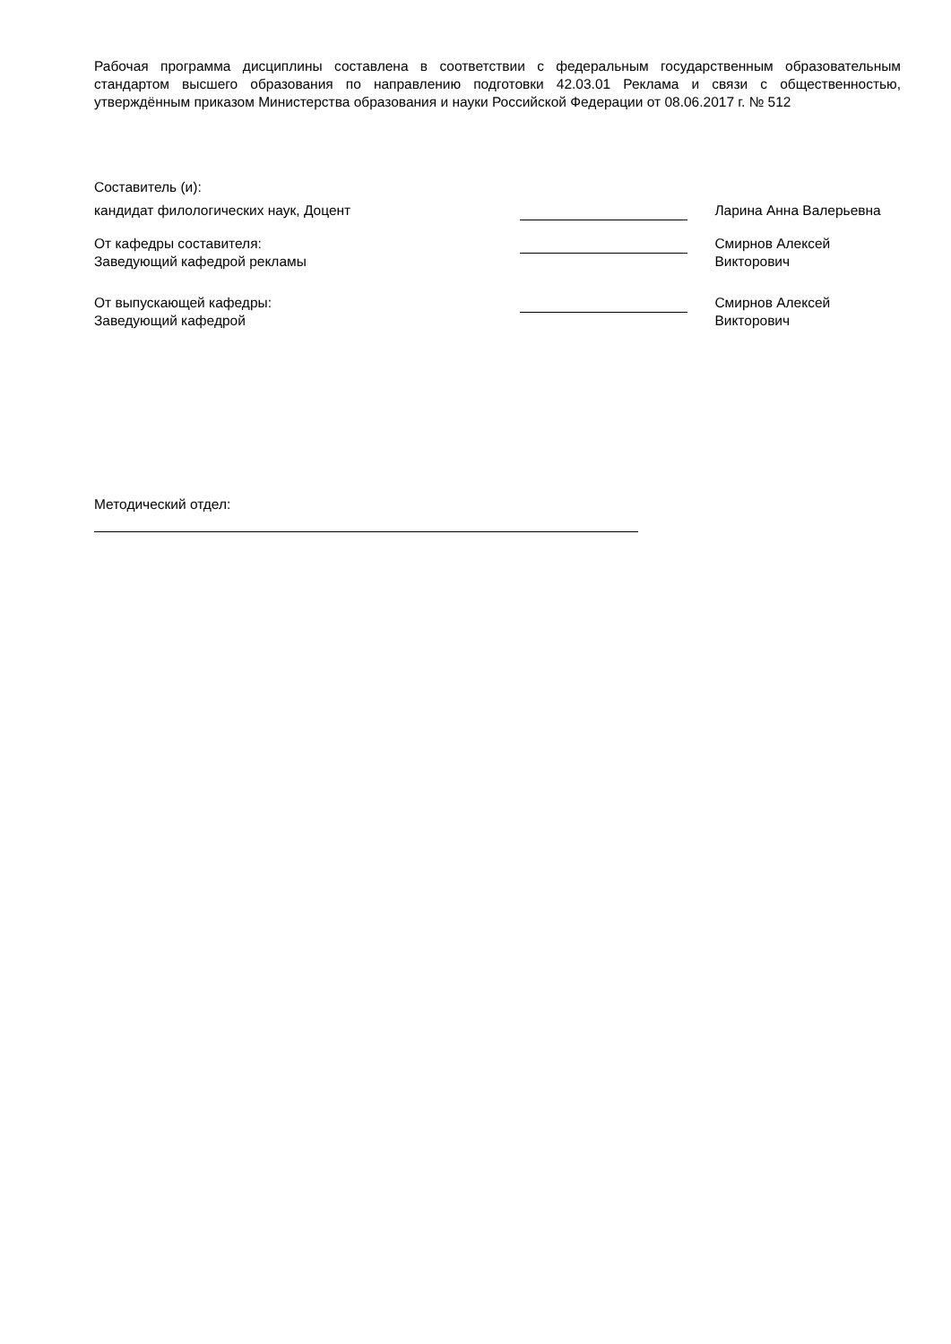Рабочая программа дисциплины составлена в соответствии с федеральным государственным образовательным стандартом высшего образования по направлению подготовки 42.03.01 Реклама и связи с общественностью, утверждённым приказом Министерства образования и науки Российской Федерации от 08.06.2017 г. № 512
Составитель (и):
кандидат филологических наук, Доцент Ларина Анна Валерьевна
От кафедры составителя:
Заведующий кафедрой рекламы
Смирнов Алексей
Викторович
От выпускающей кафедры:
Заведующий кафедрой
Смирнов Алексей
Викторович
Методический отдел: